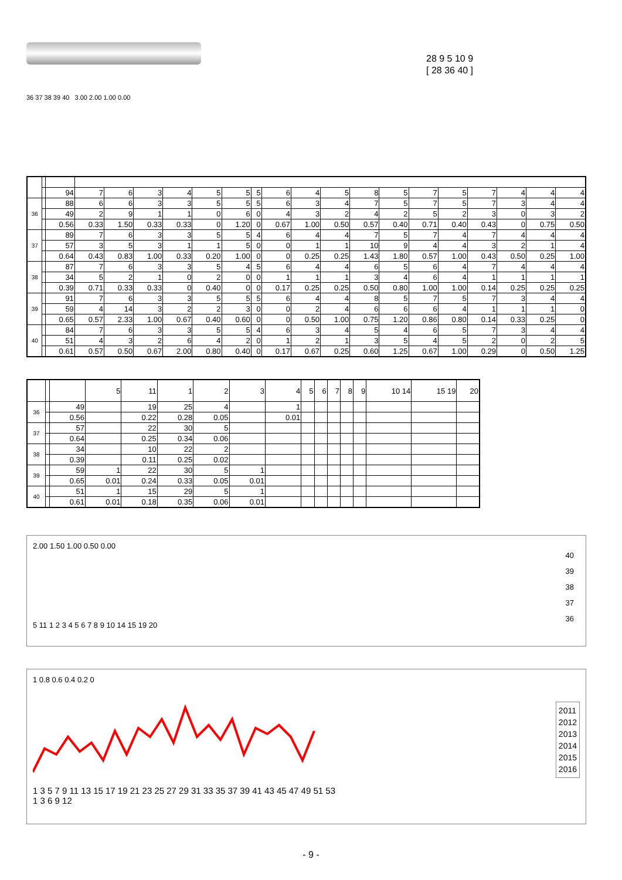28 9 5 10 9
[ 28 36 40 ]
36 37 38 39 40 3.00 2.00 1.00 0.00
| | | 94 | 7 | 6 | 3 | 4 | 5 | 5 | 5 | 6 | 4 | 5 | 8 | 5 | 7 | 5 | 7 | 4 | 4 | 4 |
| 36 | | 88 | 6 | 6 | 3 | 3 | 5 | 5 | 5 | 6 | 3 | 4 | 7 | 5 | 7 | 5 | 7 | 3 | 4 | 4 |
| | | 49 | 2 | 9 | 1 | 1 | 0 | 6 | 0 | 4 | 3 | 2 | 4 | 2 | 5 | 2 | 3 | 0 | 3 | 2 |
| | | 0.56 | 0.33 | 1.50 | 0.33 | 0.33 | 0 | 1.20 | 0 | 0.67 | 1.00 | 0.50 | 0.57 | 0.40 | 0.71 | 0.40 | 0.43 | 0 | 0.75 | 0.50 |
| 37 | | 89 | 7 | 6 | 3 | 3 | 5 | 5 | 4 | 6 | 4 | 4 | 7 | 5 | 7 | 4 | 7 | 4 | 4 | 4 |
| | | 57 | 3 | 5 | 3 | 1 | 1 | 5 | 0 | 0 | 1 | 1 | 10 | 9 | 4 | 4 | 3 | 2 | 1 | 4 |
| | | 0.64 | 0.43 | 0.83 | 1.00 | 0.33 | 0.20 | 1.00 | 0 | 0 | 0.25 | 0.25 | 1.43 | 1.80 | 0.57 | 1.00 | 0.43 | 0.50 | 0.25 | 1.00 |
| 38 | | 87 | 7 | 6 | 3 | 3 | 5 | 4 | 5 | 6 | 4 | 4 | 6 | 5 | 6 | 4 | 7 | 4 | 4 | 4 |
| | | 34 | 5 | 2 | 1 | 0 | 2 | 0 | 0 | 1 | 1 | 1 | 3 | 4 | 6 | 4 | 1 | 1 | 1 | 1 |
| | | 0.39 | 0.71 | 0.33 | 0.33 | 0 | 0.40 | 0 | 0 | 0.17 | 0.25 | 0.25 | 0.50 | 0.80 | 1.00 | 1.00 | 0.14 | 0.25 | 0.25 | 0.25 |
| 39 | | 91 | 7 | 6 | 3 | 3 | 5 | 5 | 5 | 6 | 4 | 4 | 8 | 5 | 7 | 5 | 7 | 3 | 4 | 4 |
| | | 59 | 4 | 14 | 3 | 2 | 2 | 3 | 0 | 0 | 2 | 4 | 6 | 6 | 6 | 4 | 1 | 1 | 1 | 0 |
| | | 0.65 | 0.57 | 2.33 | 1.00 | 0.67 | 0.40 | 0.60 | 0 | 0 | 0.50 | 1.00 | 0.75 | 1.20 | 0.86 | 0.80 | 0.14 | 0.33 | 0.25 | 0 |
| 40 | | 84 | 7 | 6 | 3 | 3 | 5 | 5 | 4 | 6 | 3 | 4 | 5 | 4 | 6 | 5 | 7 | 3 | 4 | 4 |
| | | 51 | 4 | 3 | 2 | 6 | 4 | 2 | 0 | 1 | 2 | 1 | 3 | 5 | 4 | 5 | 2 | 0 | 2 | 5 |
| | | 0.61 | 0.57 | 0.50 | 0.67 | 2.00 | 0.80 | 0.40 | 0 | 0.17 | 0.67 | 0.25 | 0.60 | 1.25 | 0.67 | 1.00 | 0.29 | 0 | 0.50 | 1.25 |
| | | | 5 | 11 | 1 | 2 | 3 | 4 | 5 | 6 | 7 | 8 | 9 | 10 14 | 15 19 | 20 |
| 36 | | 49 | | 19 | 25 | 4 | | 1 | | | | | | | | |
| | | 0.56 | | 0.22 | 0.28 | 0.05 | | 0.01 | | | | | | | | |
| 37 | | 57 | | 22 | 30 | 5 | | | | | | | | | | |
| | | 0.64 | | 0.25 | 0.34 | 0.06 | | | | | | | | | | |
| 38 | | 34 | | 10 | 22 | 2 | | | | | | | | | | |
| | | 0.39 | | 0.11 | 0.25 | 0.02 | | | | | | | | | | |
| 39 | | 59 | 1 | 22 | 30 | 5 | 1 | | | | | | | | | |
| | | 0.65 | 0.01 | 0.24 | 0.33 | 0.05 | 0.01 | | | | | | | | | |
| 40 | | 51 | 1 | 15 | 29 | 5 | 1 | | | | | | | | | |
| | | 0.61 | 0.01 | 0.18 | 0.35 | 0.06 | 0.01 | | | | | | | | | |
2.00 1.50 1.00 0.50 0.00
5 11 1 2 3 4 5 6 7 8 9 10 14 15 19 20
40
39
38
37
36
1 0.8 0.6 0.4 0.2 0
1 3 5 7 9 11 13 15 17 19 21 23 25 27 29 31 33 35 37 39 41 43 45 47 49 51 53
1 3 6 9 12
2011
2012
2013
2014
2015
2016
- 9 -